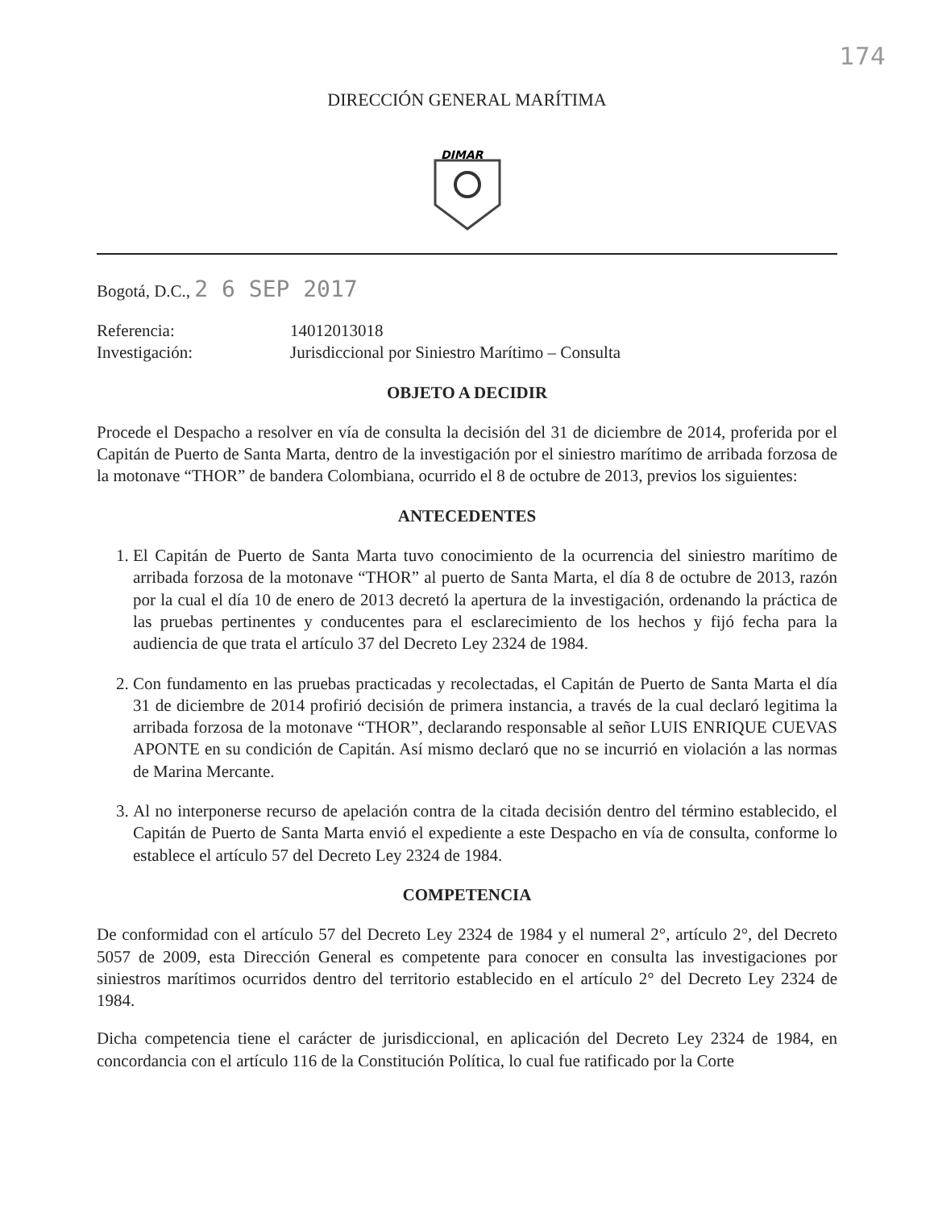174
DIRECCIÓN GENERAL MARÍTIMA
DIMAR
Bogotá, D.C., 2 6 SEP 2017
Referencia:
14012013018
Investigación:
Jurisdiccional por Siniestro Marítimo – Consulta
OBJETO A DECIDIR
Procede el Despacho a resolver en vía de consulta la decisión del 31 de diciembre de 2014, proferida por el Capitán de Puerto de Santa Marta, dentro de la investigación por el siniestro marítimo de arribada forzosa de la motonave “THOR” de bandera Colombiana, ocurrido el 8 de octubre de 2013, previos los siguientes:
ANTECEDENTES
1. El Capitán de Puerto de Santa Marta tuvo conocimiento de la ocurrencia del siniestro marítimo de arribada forzosa de la motonave “THOR” al puerto de Santa Marta, el día 8 de octubre de 2013, razón por la cual el día 10 de enero de 2013 decretó la apertura de la investigación, ordenando la práctica de las pruebas pertinentes y conducentes para el esclarecimiento de los hechos y fijó fecha para la audiencia de que trata el artículo 37 del Decreto Ley 2324 de 1984.
2. Con fundamento en las pruebas practicadas y recolectadas, el Capitán de Puerto de Santa Marta el día 31 de diciembre de 2014 profirió decisión de primera instancia, a través de la cual declaró legitima la arribada forzosa de la motonave “THOR”, declarando responsable al señor LUIS ENRIQUE CUEVAS APONTE en su condición de Capitán. Así mismo declaró que no se incurrió en violación a las normas de Marina Mercante.
3. Al no interponerse recurso de apelación contra de la citada decisión dentro del término establecido, el Capitán de Puerto de Santa Marta envió el expediente a este Despacho en vía de consulta, conforme lo establece el artículo 57 del Decreto Ley 2324 de 1984.
COMPETENCIA
De conformidad con el artículo 57 del Decreto Ley 2324 de 1984 y el numeral 2°, artículo 2°, del Decreto 5057 de 2009, esta Dirección General es competente para conocer en consulta las investigaciones por siniestros marítimos ocurridos dentro del territorio establecido en el artículo 2° del Decreto Ley 2324 de 1984.
Dicha competencia tiene el carácter de jurisdiccional, en aplicación del Decreto Ley 2324 de 1984, en concordancia con el artículo 116 de la Constitución Política, lo cual fue ratificado por la Corte